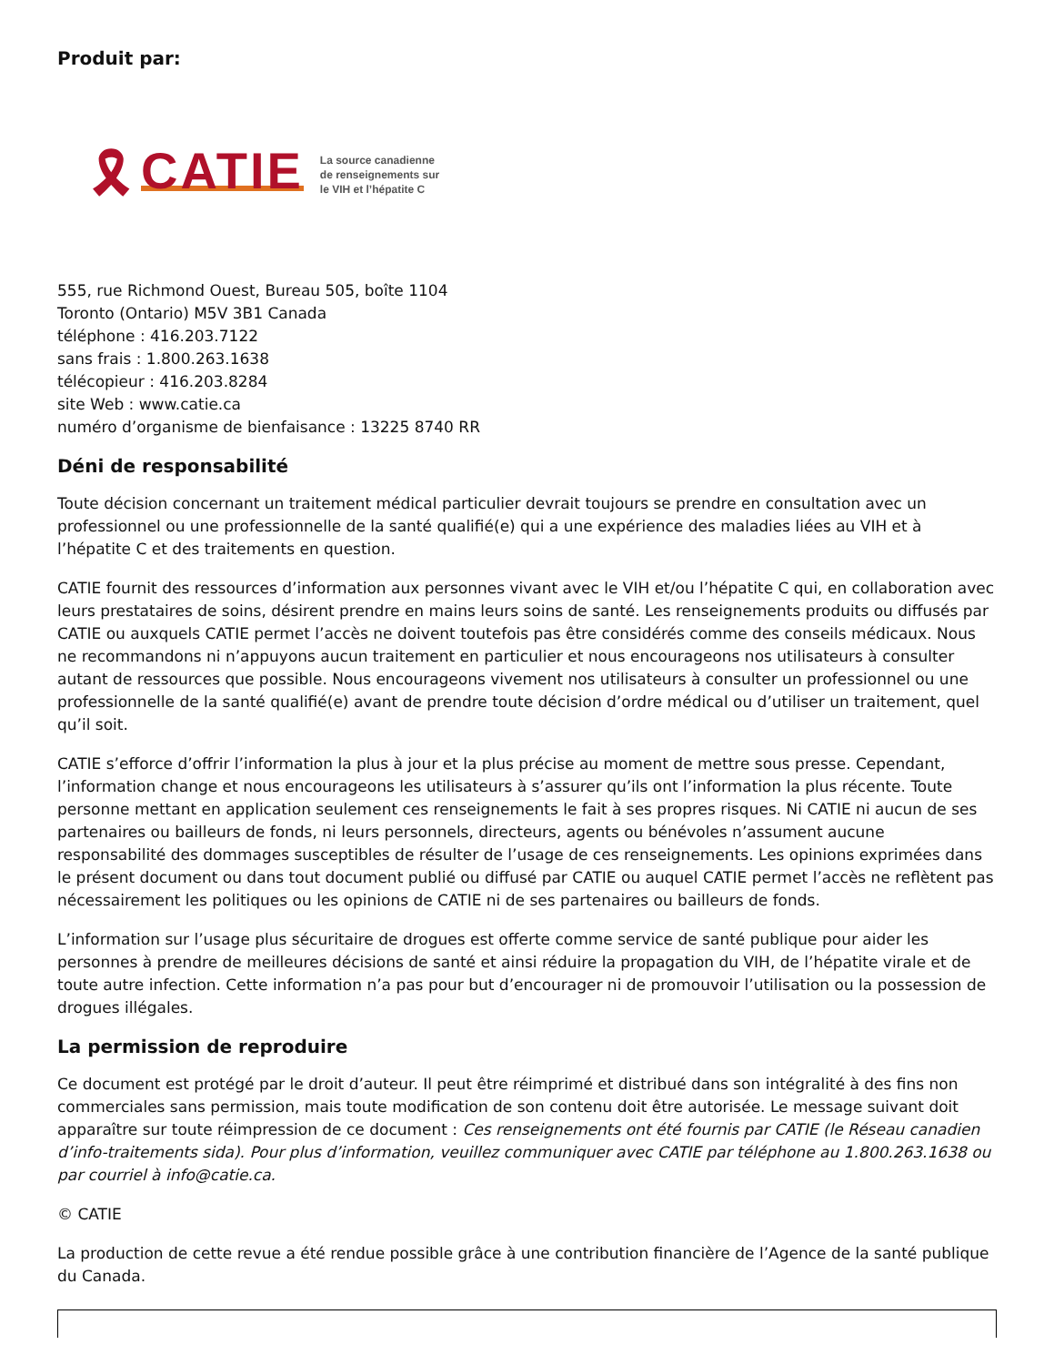Produit par:
🎗 CATIE
La source canadienne
de renseignements sur
le VIH et l’hépatite C
555, rue Richmond Ouest, Bureau 505, boîte 1104
Toronto (Ontario) M5V 3B1 Canada
téléphone : 416.203.7122
sans frais : 1.800.263.1638
télécopieur : 416.203.8284
site Web : www.catie.ca
numéro d’organisme de bienfaisance : 13225 8740 RR
Déni de responsabilité
Toute décision concernant un traitement médical particulier devrait toujours se prendre en consultation avec un professionnel ou une professionnelle de la santé qualifié(e) qui a une expérience des maladies liées au VIH et à l’hépatite C et des traitements en question.
CATIE fournit des ressources d’information aux personnes vivant avec le VIH et/ou l’hépatite C qui, en collaboration avec leurs prestataires de soins, désirent prendre en mains leurs soins de santé. Les renseignements produits ou diffusés par CATIE ou auxquels CATIE permet l’accès ne doivent toutefois pas être considérés comme des conseils médicaux. Nous ne recommandons ni n’appuyons aucun traitement en particulier et nous encourageons nos utilisateurs à consulter autant de ressources que possible. Nous encourageons vivement nos utilisateurs à consulter un professionnel ou une professionnelle de la santé qualifié(e) avant de prendre toute décision d’ordre médical ou d’utiliser un traitement, quel qu’il soit.
CATIE s’efforce d’offrir l’information la plus à jour et la plus précise au moment de mettre sous presse. Cependant, l’information change et nous encourageons les utilisateurs à s’assurer qu’ils ont l’information la plus récente. Toute personne mettant en application seulement ces renseignements le fait à ses propres risques. Ni CATIE ni aucun de ses partenaires ou bailleurs de fonds, ni leurs personnels, directeurs, agents ou bénévoles n’assument aucune responsabilité des dommages susceptibles de résulter de l’usage de ces renseignements. Les opinions exprimées dans le présent document ou dans tout document publié ou diffusé par CATIE ou auquel CATIE permet l’accès ne reflètent pas nécessairement les politiques ou les opinions de CATIE ni de ses partenaires ou bailleurs de fonds.
L’information sur l’usage plus sécuritaire de drogues est offerte comme service de santé publique pour aider les personnes à prendre de meilleures décisions de santé et ainsi réduire la propagation du VIH, de l’hépatite virale et de toute autre infection. Cette information n’a pas pour but d’encourager ni de promouvoir l’utilisation ou la possession de drogues illégales.
La permission de reproduire
Ce document est protégé par le droit d’auteur. Il peut être réimprimé et distribué dans son intégralité à des fins non commerciales sans permission, mais toute modification de son contenu doit être autorisée. Le message suivant doit apparaître sur toute réimpression de ce document : Ces renseignements ont été fournis par CATIE (le Réseau canadien d’info-traitements sida). Pour plus d’information, veuillez communiquer avec CATIE par téléphone au 1.800.263.1638 ou par courriel à info@catie.ca.
© CATIE
La production de cette revue a été rendue possible grâce à une contribution financière de l’Agence de la santé publique du Canada.